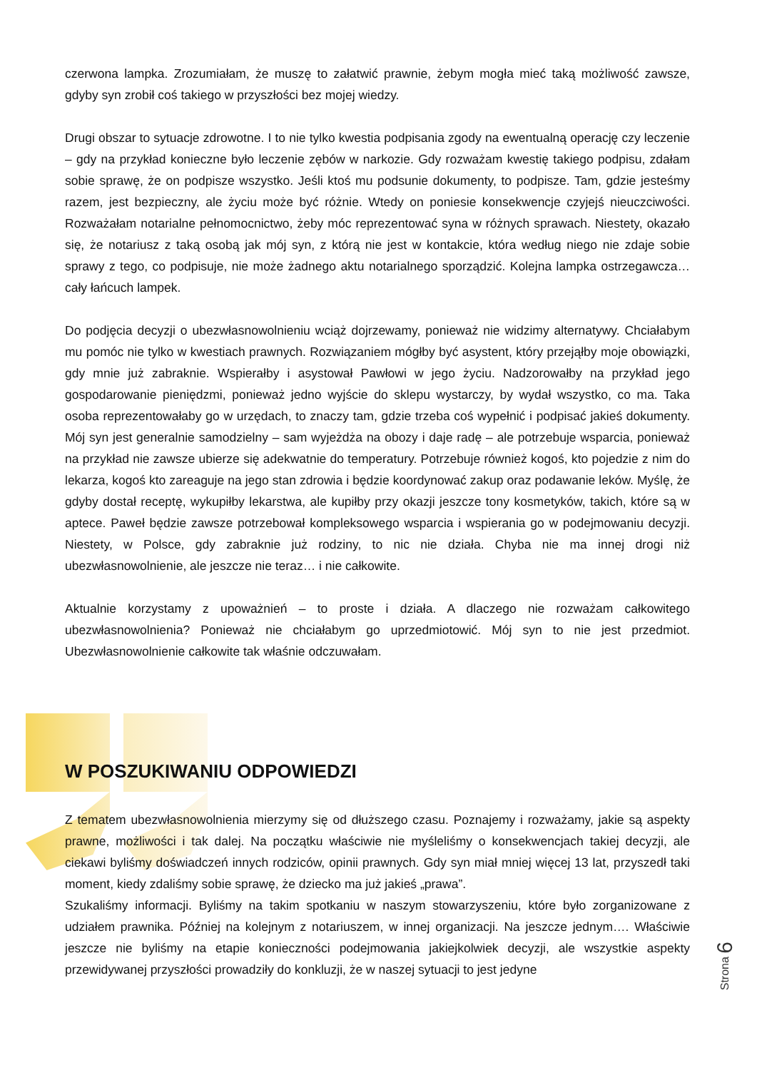czerwona lampka. Zrozumiałam, że muszę to załatwić prawnie, żebym mogła mieć taką możliwość zawsze, gdyby syn zrobił coś takiego w przyszłości bez mojej wiedzy.
Drugi obszar to sytuacje zdrowotne. I to nie tylko kwestia podpisania zgody na ewentualną operację czy leczenie – gdy na przykład konieczne było leczenie zębów w narkozie. Gdy rozważam kwestię takiego podpisu, zdałam sobie sprawę, że on podpisze wszystko. Jeśli ktoś mu podsunie dokumenty, to podpisze. Tam, gdzie jesteśmy razem, jest bezpieczny, ale życiu może być różnie. Wtedy on poniesie konsekwencje czyjejś nieuczciwości. Rozważałam notarialne pełnomocnictwo, żeby móc reprezentować syna w różnych sprawach. Niestety, okazało się, że notariusz z taką osobą jak mój syn, z którą nie jest w kontakcie, która według niego nie zdaje sobie sprawy z tego, co podpisuje, nie może żadnego aktu notarialnego sporządzić. Kolejna lampka ostrzegawcza… cały łańcuch lampek.
Do podjęcia decyzji o ubezwłasnowolnieniu wciąż dojrzewamy, ponieważ nie widzimy alternatywy. Chciałabym mu pomóc nie tylko w kwestiach prawnych. Rozwiązaniem mógłby być asystent, który przejąłby moje obowiązki, gdy mnie już zabraknie. Wspierałby i asystował Pawłowi w jego życiu. Nadzorowałby na przykład jego gospodarowanie pieniędzmi, ponieważ jedno wyjście do sklepu wystarczy, by wydał wszystko, co ma. Taka osoba reprezentowałaby go w urzędach, to znaczy tam, gdzie trzeba coś wypełnić i podpisać jakieś dokumenty. Mój syn jest generalnie samodzielny – sam wyjeżdża na obozy i daje radę – ale potrzebuje wsparcia, ponieważ na przykład nie zawsze ubierze się adekwatnie do temperatury. Potrzebuje również kogoś, kto pojedzie z nim do lekarza, kogoś kto zareaguje na jego stan zdrowia i będzie koordynować zakup oraz podawanie leków. Myślę, że gdyby dostał receptę, wykupiłby lekarstwa, ale kupiłby przy okazji jeszcze tony kosmetyków, takich, które są w aptece. Paweł będzie zawsze potrzebował kompleksowego wsparcia i wspierania go w podejmowaniu decyzji. Niestety, w Polsce, gdy zabraknie już rodziny, to nic nie działa. Chyba nie ma innej drogi niż ubezwłasnowolnienie, ale jeszcze nie teraz… i nie całkowite.
Aktualnie korzystamy z upoważnień – to proste i działa. A dlaczego nie rozważam całkowitego ubezwłasnowolnienia? Ponieważ nie chciałabym go uprzedmiotowić. Mój syn to nie jest przedmiot. Ubezwłasnowolnienie całkowite tak właśnie odczuwałam.
W POSZUKIWANIU ODPOWIEDZI
Z tematem ubezwłasnowolnienia mierzymy się od dłuższego czasu. Poznajemy i rozważamy, jakie są aspekty prawne, możliwości i tak dalej. Na początku właściwie nie myśleliśmy o konsekwencjach takiej decyzji, ale ciekawi byliśmy doświadczeń innych rodziców, opinii prawnych. Gdy syn miał mniej więcej 13 lat, przyszedł taki moment, kiedy zdaliśmy sobie sprawę, że dziecko ma już jakieś „prawa”.
Szukaliśmy informacji. Byliśmy na takim spotkaniu w naszym stowarzyszeniu, które było zorganizowane z udziałem prawnika. Później na kolejnym z notariuszem, w innej organizacji. Na jeszcze jednym…. Właściwie jeszcze nie byliśmy na etapie konieczności podejmowania jakiejkolwiek decyzji, ale wszystkie aspekty przewidywanej przyszłości prowadziły do konkluzji, że w naszej sytuacji to jest jedyne
Strona 6